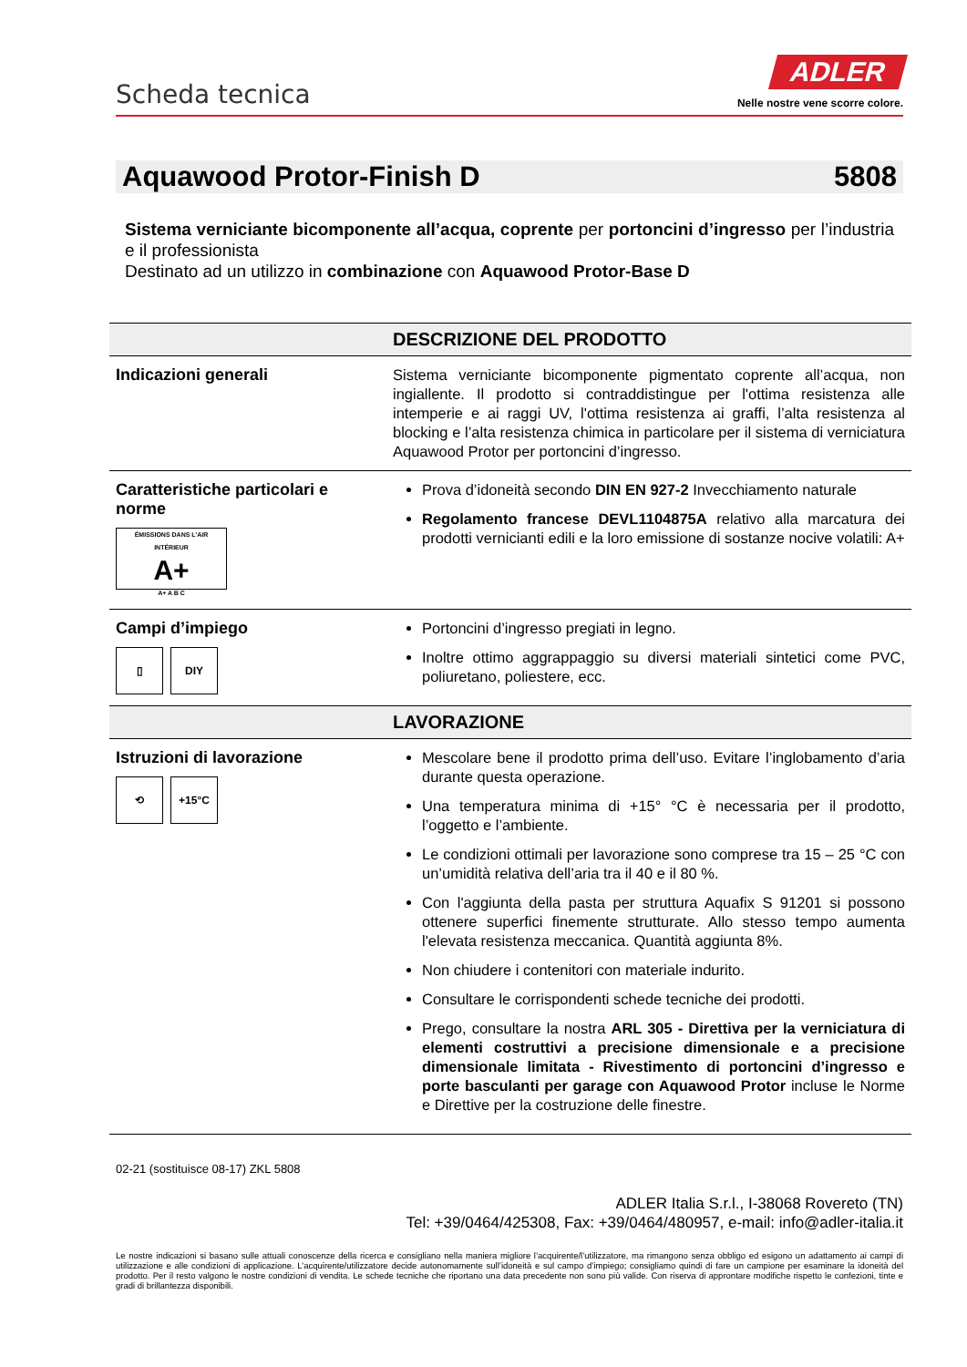Scheda tecnica
ADLER
Nelle nostre vene scorre colore.
Aquawood Protor-Finish D 5808
Sistema verniciante bicomponente all’acqua, coprente per portoncini d’ingresso per l’industria e il professionista
Destinato ad un utilizzo in combinazione con Aquawood Protor-Base D
| | DESCRIZIONE DEL PRODOTTO |
| --- | --- |
| Indicazioni generali | Sistema verniciante bicomponente pigmentato coprente all’acqua, non ingiallente. Il prodotto si contraddistingue per l'ottima resistenza alle intemperie e ai raggi UV, l'ottima resistenza ai graffi, l’alta resistenza al blocking e l’alta resistenza chimica in particolare per il sistema di verniciatura Aquawood Protor per portoncini d’ingresso. |
| Caratteristiche particolari e norme ÉMISSIONS DANS L'AIR INTÉRIEUR A+ A+ A B C | Prova d’idoneità secondo DIN EN 927-2 Invecchiamento naturale Regolamento francese DEVL1104875A relativo alla marcatura dei prodotti vernicianti edili e la loro emissione di sostanze nocive volatili: A+ |
| Campi d’impiego ▯ DIY | Portoncini d’ingresso pregiati in legno. Inoltre ottimo aggrappaggio su diversi materiali sintetici come PVC, poliuretano, poliestere, ecc. |
| | LAVORAZIONE |
| Istruzioni di lavorazione ⟲ +15°C | Mescolare bene il prodotto prima dell’uso. Evitare l’inglobamento d’aria durante questa operazione. Una temperatura minima di +15° °C è necessaria per il prodotto, l’oggetto e l’ambiente. Le condizioni ottimali per lavorazione sono comprese tra 15 – 25 °C con un’umidità relativa dell’aria tra il 40 e il 80 %. Con l'aggiunta della pasta per struttura Aquafix S 91201 si possono ottenere superfici finemente strutturate. Allo stesso tempo aumenta l'elevata resistenza meccanica. Quantità aggiunta 8%. Non chiudere i contenitori con materiale indurito. Consultare le corrispondenti schede tecniche dei prodotti. Prego, consultare la nostra ARL 305 - Direttiva per la verniciatura di elementi costruttivi a precisione dimensionale e a precisione dimensionale limitata - Rivestimento di portoncini d’ingresso e porte basculanti per garage con Aquawood Protor incluse le Norme e Direttive per la costruzione delle finestre. |
02-21 (sostituisce 08-17) ZKL 5808
ADLER Italia S.r.l., I-38068 Rovereto (TN)
Tel: +39/0464/425308, Fax: +39/0464/480957, e-mail: info@adler-italia.it
Le nostre indicazioni si basano sulle attuali conoscenze della ricerca e consigliano nella maniera migliore l’acquirente/l’utilizzatore, ma rimangono senza obbligo ed esigono un adattamento ai campi di utilizzazione e alle condizioni di applicazione. L’acquirente/utilizzatore decide autonomamente sull’idoneità e sul campo d’impiego; consigliamo quindi di fare un campione per esaminare la idoneità del prodotto. Per il resto valgono le nostre condizioni di vendita. Le schede tecniche che riportano una data precedente non sono più valide. Con riserva di approntare modifiche rispetto le confezioni, tinte e gradi di brillantezza disponibili.